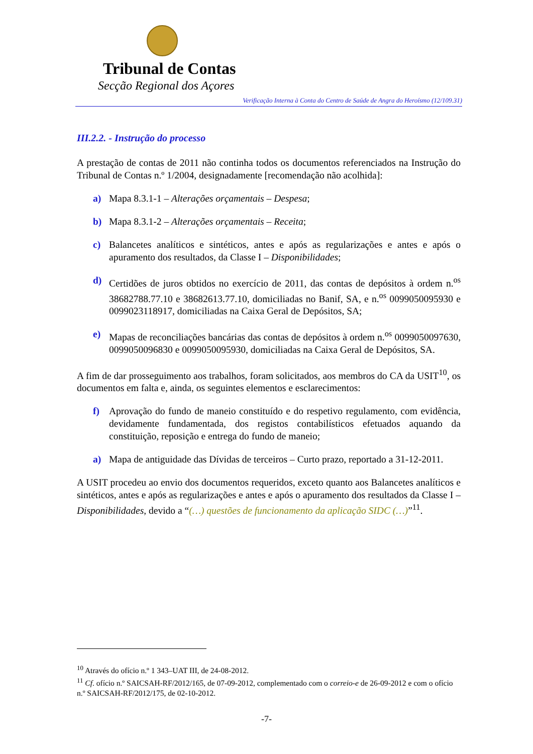Tribunal de Contas
Secção Regional dos Açores
Verificação Interna à Conta do Centro de Saúde de Angra do Heroísmo (12/109.31)
III.2.2. - Instrução do processo
A prestação de contas de 2011 não continha todos os documentos referenciados na Instrução do Tribunal de Contas n.º 1/2004, designadamente [recomendação não acolhida]:
a) Mapa 8.3.1-1 – Alterações orçamentais – Despesa;
b) Mapa 8.3.1-2 – Alterações orçamentais – Receita;
c) Balancetes analíticos e sintéticos, antes e após as regularizações e antes e após o apuramento dos resultados, da Classe I – Disponibilidades;
d) Certidões de juros obtidos no exercício de 2011, das contas de depósitos à ordem n.<sup>os</sup> 38682788.77.10 e 38682613.77.10, domiciliadas no Banif, SA, e n.<sup>os</sup> 0099050095930 e 0099023118917, domiciliadas na Caixa Geral de Depósitos, SA;
e) Mapas de reconciliações bancárias das contas de depósitos à ordem n.<sup>os</sup> 0099050097630, 0099050096830 e 0099050095930, domiciliadas na Caixa Geral de Depósitos, SA.
A fim de dar prosseguimento aos trabalhos, foram solicitados, aos membros do CA da USIT<sup>10</sup>, os documentos em falta e, ainda, os seguintes elementos e esclarecimentos:
f) Aprovação do fundo de maneio constituído e do respetivo regulamento, com evidência, devidamente fundamentada, dos registos contabilísticos efetuados aquando da constituição, reposição e entrega do fundo de maneio;
a) Mapa de antiguidade das Dívidas de terceiros – Curto prazo, reportado a 31-12-2011.
A USIT procedeu ao envio dos documentos requeridos, exceto quanto aos Balancetes analíticos e sintéticos, antes e após as regularizações e antes e após o apuramento dos resultados da Classe I – Disponibilidades, devido a “(…) questões de funcionamento da aplicação SIDC (…)”<sup>11</sup>.
<sup>10</sup> Através do ofício n.º 1 343–UAT III, de 24-08-2012.
<sup>11</sup> Cf. ofício n.º SAICSAH-RF/2012/165, de 07-09-2012, complementado com o correio-e de 26-09-2012 e com o ofício n.º SAICSAH-RF/2012/175, de 02-10-2012.
-7-